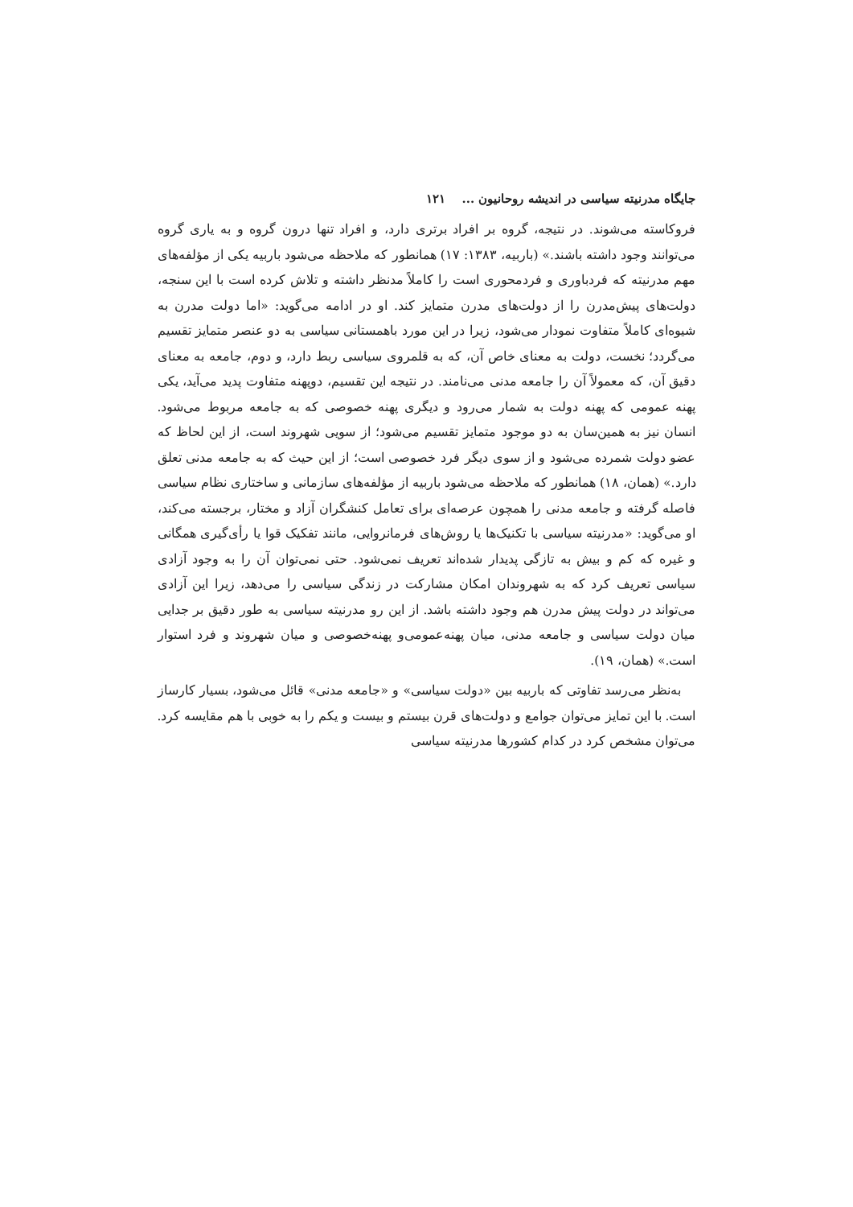جایگاه مدرنیته سیاسی در اندیشه روحانیون ... ۱۲۱
فروکاسته می‌شوند. در نتیجه، گروه بر افراد برتری دارد، و افراد تنها درون گروه و به یاری گروه می‌توانند وجود داشته باشند.» (باربیه، ۱۳۸۳: ۱۷) همانطور که ملاحظه می‌شود باربیه یکی از مؤلفه‌های مهم مدرنیته که فردباوری و فردمحوری است را کاملاً مدنظر داشته و تلاش کرده است با این سنجه، دولت‌های پیش‌مدرن را از دولت‌های مدرن متمایز کند. او در ادامه می‌گوید: «اما دولت مدرن به شیوه‌ای کاملاً متفاوت نمودار می‌شود، زیرا در این مورد باهمستانی سیاسی به دو عنصر متمایز تقسیم می‌گردد؛ نخست، دولت به معنای خاص آن، که به قلمروی سیاسی ربط دارد، و دوم، جامعه به معنای دقیق آن، که معمولاً آن را جامعه مدنی می‌نامند. در نتیجه این تقسیم، دوپهنه متفاوت پدید می‌آید، یکی پهنه عمومی که پهنه دولت به شمار می‌رود و دیگری پهنه خصوصی که به جامعه مربوط می‌شود. انسان نیز به همین‌سان به دو موجود متمایز تقسیم می‌شود؛ از سویی شهروند است، از این لحاظ که عضو دولت شمرده می‌شود و از سوی دیگر فرد خصوصی است؛ از این حیث که به جامعه مدنی تعلق دارد.» (همان، ۱۸) همانطور که ملاحظه می‌شود باربیه از مؤلفه‌های سازمانی و ساختاری نظام سیاسی فاصله گرفته و جامعه مدنی را همچون عرصه‌ای برای تعامل کنشگران آزاد و مختار، برجسته می‌کند، او می‌گوید: «مدرنیته سیاسی با تکنیک‌ها یا روش‌های فرمانروایی، مانند تفکیک قوا یا رأی‌گیری همگانی و غیره که کم و بیش به تازگی پدیدار شده‌اند تعریف نمی‌شود. حتی نمی‌توان آن را به وجود آزادی سیاسی تعریف کرد که به شهروندان امکان مشارکت در زندگی سیاسی را می‌دهد، زیرا این آزادی می‌تواند در دولت پیش مدرن هم وجود داشته باشد. از این رو مدرنیته سیاسی به طور دقیق بر جدایی میان دولت سیاسی و جامعه مدنی، میان پهنه‌عمومی‌و پهنه‌خصوصی و میان شهروند و فرد استوار است.» (همان، ۱۹).
به‌نظر می‌رسد تفاوتی که باربیه بین «دولت سیاسی» و «جامعه مدنی» قائل می‌شود، بسیار کارساز است. با این تمایز می‌توان جوامع و دولت‌های قرن بیستم و بیست و یکم را به خوبی با هم مقایسه کرد. می‌توان مشخص کرد در کدام کشورها مدرنیته سیاسی